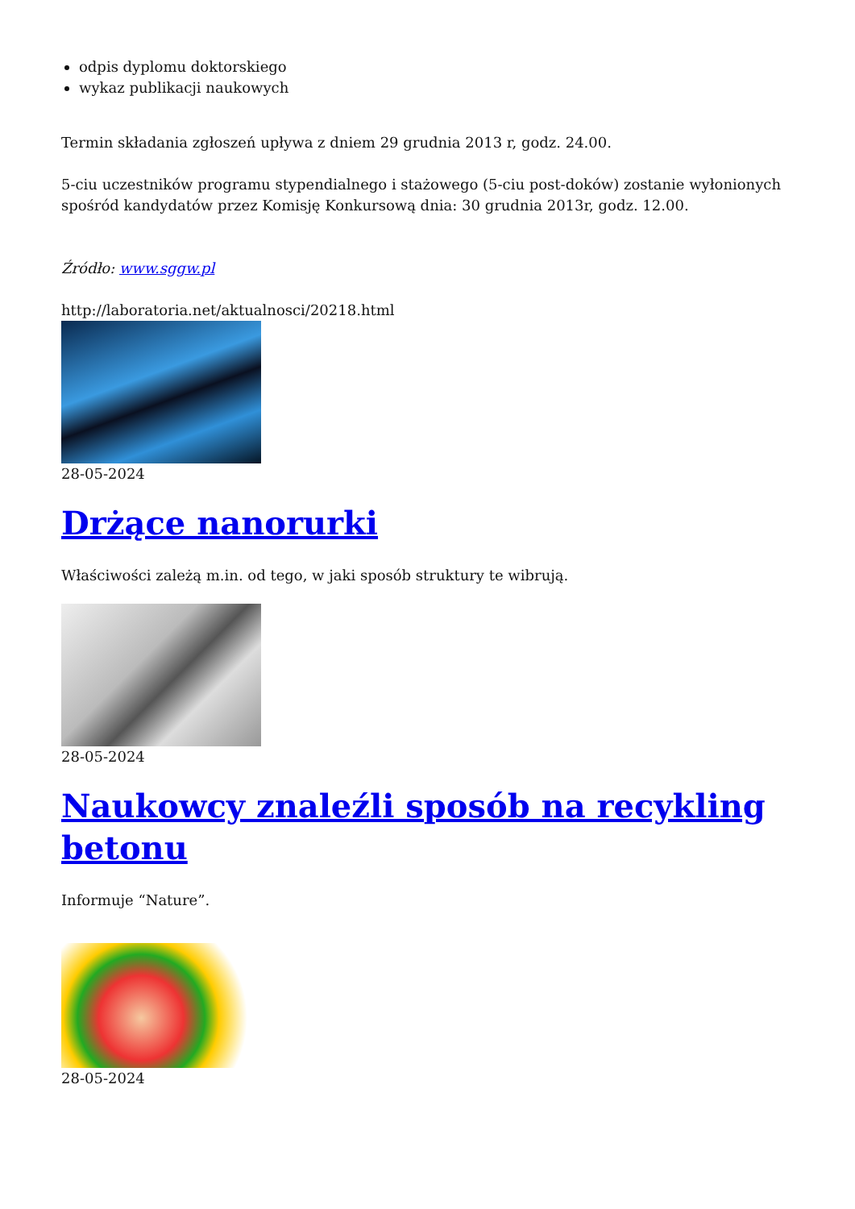odpis dyplomu doktorskiego
wykaz publikacji naukowych
Termin składania zgłoszeń upływa z dniem 29 grudnia 2013 r, godz. 24.00.
5-ciu uczestników programu stypendialnego i stażowego (5-ciu post-doków) zostanie wyłonionych spośród kandydatów przez Komisję Konkursową dnia: 30 grudnia 2013r, godz. 12.00.
Źródło: www.sggw.pl
http://laboratoria.net/aktualnosci/20218.html
28-05-2024
Drżące nanorurki
Właściwości zależą m.in. od tego, w jaki sposób struktury te wibrują.
28-05-2024
Naukowcy znaleźli sposób na recykling betonu
Informuje “Nature”.
28-05-2024